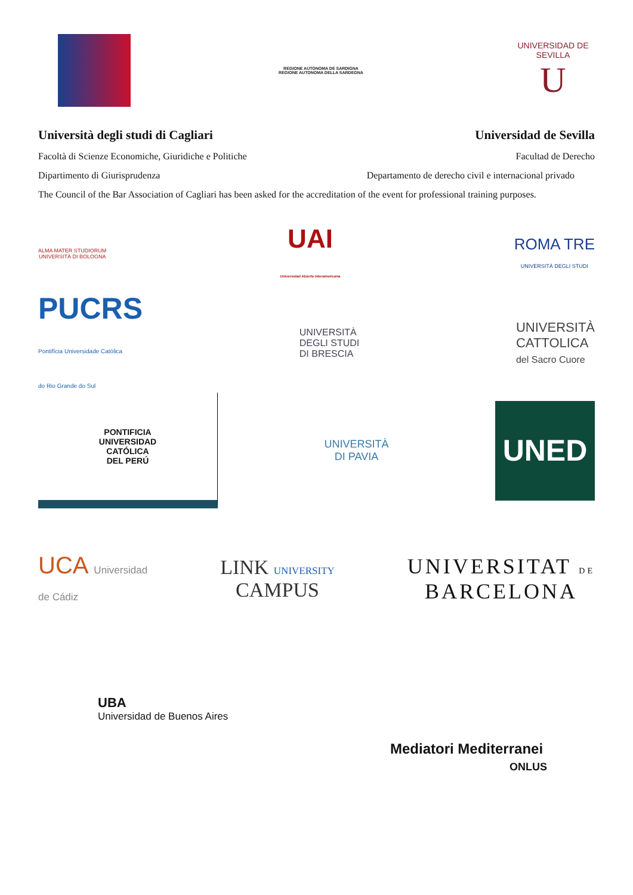REGIONE AUTONOMA DE SARDIGNA
REGIONE AUTONOMA DELLA SARDEGNA
UNIVERSIDAD DE SEVILLA
U
Università degli studi di Cagliari Universidad de Sevilla
Facoltà di Scienze Economiche, Giuridiche e Politiche Facultad de Derecho
Dipartimento di Giurisprudenza Departamento de derecho civil e internacional privado
The Council of the Bar Association of Cagliari has been asked for the accreditation of the event for professional training purposes.
ALMA MATER STUDIORUM
UNIVERSITÀ DI BOLOGNA
UAI
Universidad Abierta Interamericana
ROMA TRE
UNIVERSITÀ DEGLI STUDI
PUCRS
Pontifícia Universidade Católica
do Rio Grande do Sul
UNIVERSITÀ
DEGLI STUDI
DI BRESCIA
UNIVERSITÀ
CATTOLICA
del Sacro Cuore
PONTIFICIA
UNIVERSIDAD
CATÓLICA
DEL PERÚ
UNIVERSITÀ
DI PAVIA
UNED
UCA Universidad
de Cádiz
LINK UNIVERSITY
CAMPUS
UNIVERSITAT DE
BARCELONA
UBA
Universidad de Buenos Aires
Mediatori Mediterranei
ONLUS